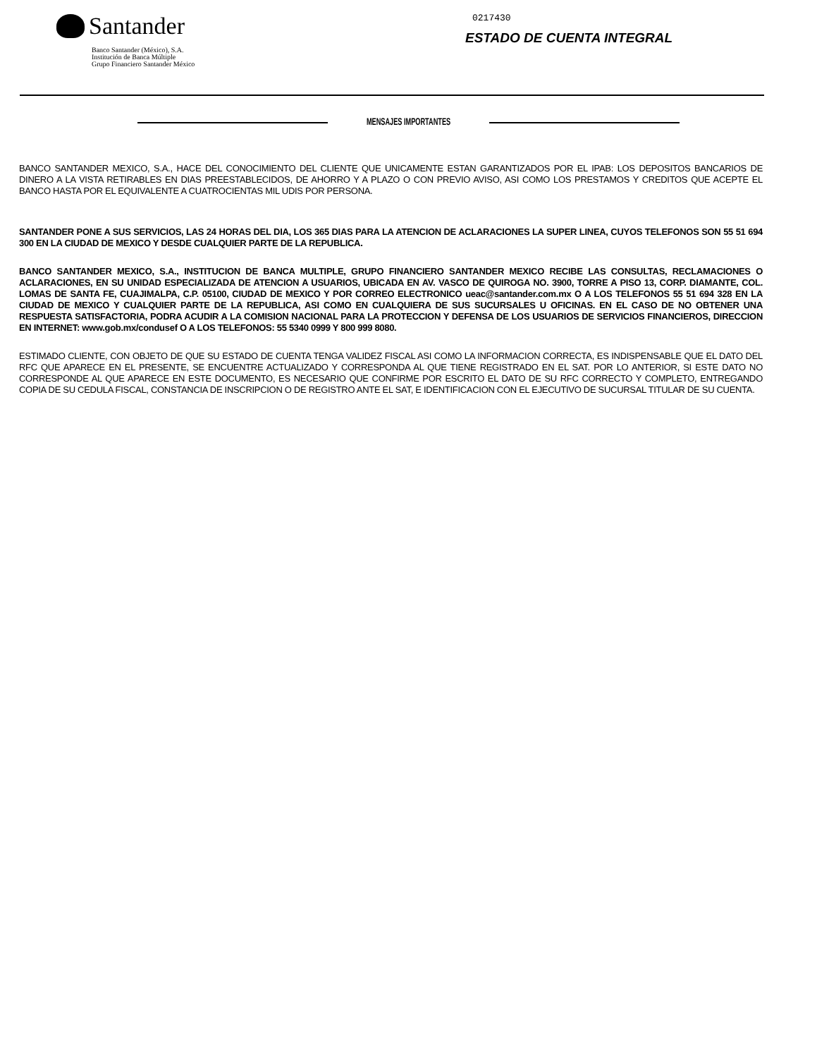Santander
Banco Santander (México), S.A.
Institución de Banca Múltiple
Grupo Financiero Santander México
0217430
ESTADO DE CUENTA INTEGRAL
MENSAJES IMPORTANTES
BANCO SANTANDER MEXICO, S.A., HACE DEL CONOCIMIENTO DEL CLIENTE QUE UNICAMENTE ESTAN GARANTIZADOS POR EL IPAB: LOS DEPOSITOS BANCARIOS DE DINERO A LA VISTA RETIRABLES EN DIAS PREESTABLECIDOS, DE AHORRO Y A PLAZO O CON PREVIO AVISO, ASI COMO LOS PRESTAMOS Y CREDITOS QUE ACEPTE EL BANCO HASTA POR EL EQUIVALENTE A CUATROCIENTAS MIL UDIS POR PERSONA.
SANTANDER PONE A SUS SERVICIOS, LAS 24 HORAS DEL DIA, LOS 365 DIAS PARA LA ATENCION DE ACLARACIONES LA SUPER LINEA, CUYOS TELEFONOS SON 55 51 694 300 EN LA CIUDAD DE MEXICO Y DESDE CUALQUIER PARTE DE LA REPUBLICA.
BANCO SANTANDER MEXICO, S.A., INSTITUCION DE BANCA MULTIPLE, GRUPO FINANCIERO SANTANDER MEXICO RECIBE LAS CONSULTAS, RECLAMACIONES O ACLARACIONES, EN SU UNIDAD ESPECIALIZADA DE ATENCION A USUARIOS, UBICADA EN AV. VASCO DE QUIROGA NO. 3900, TORRE A PISO 13, CORP. DIAMANTE, COL. LOMAS DE SANTA FE, CUAJIMALPA, C.P. 05100, CIUDAD DE MEXICO Y POR CORREO ELECTRONICO ueac@santander.com.mx O A LOS TELEFONOS 55 51 694 328 EN LA CIUDAD DE MEXICO Y CUALQUIER PARTE DE LA REPUBLICA, ASI COMO EN CUALQUIERA DE SUS SUCURSALES U OFICINAS. EN EL CASO DE NO OBTENER UNA RESPUESTA SATISFACTORIA, PODRA ACUDIR A LA COMISION NACIONAL PARA LA PROTECCION Y DEFENSA DE LOS USUARIOS DE SERVICIOS FINANCIEROS, DIRECCION EN INTERNET: www.gob.mx/condusef O A LOS TELEFONOS: 55 5340 0999 Y 800 999 8080.
ESTIMADO CLIENTE, CON OBJETO DE QUE SU ESTADO DE CUENTA TENGA VALIDEZ FISCAL ASI COMO LA INFORMACION CORRECTA, ES INDISPENSABLE QUE EL DATO DEL RFC QUE APARECE EN EL PRESENTE, SE ENCUENTRE ACTUALIZADO Y CORRESPONDA AL QUE TIENE REGISTRADO EN EL SAT. POR LO ANTERIOR, SI ESTE DATO NO CORRESPONDE AL QUE APARECE EN ESTE DOCUMENTO, ES NECESARIO QUE CONFIRME POR ESCRITO EL DATO DE SU RFC CORRECTO Y COMPLETO, ENTREGANDO COPIA DE SU CEDULA FISCAL, CONSTANCIA DE INSCRIPCION O DE REGISTRO ANTE EL SAT, E IDENTIFICACION CON EL EJECUTIVO DE SUCURSAL TITULAR DE SU CUENTA.